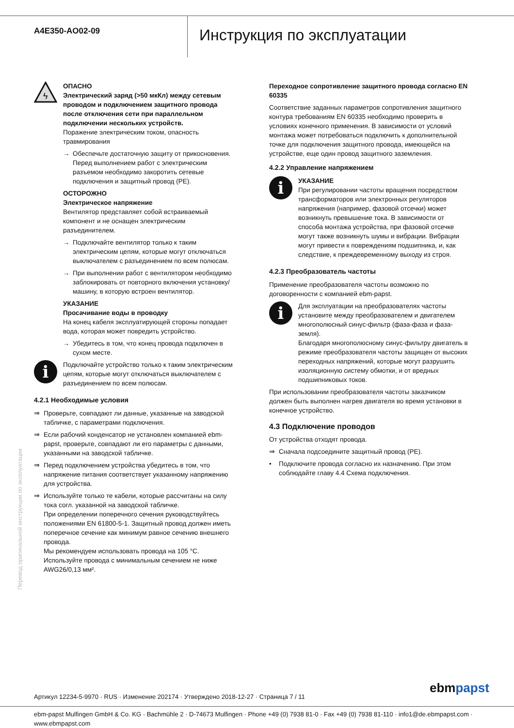A4E350-AO02-09
Инструкция по эксплуатации
ϟ
ОПАСНО
Электрический заряд (>50 мкКл) между сетевым проводом и подключением защитного провода после отключения сети при параллельном подключении нескольких устройств.
Поражение электрическим током, опасность травмирования
→ Обеспечьте достаточную защиту от прикосновения. Перед выполнением работ с электрическим разъемом необходимо закоротить сетевые подключения и защитный провод (PE).
ОСТОРОЖНО
Электрическое напряжение
Вентилятор представляет собой встраиваемый компонент и не оснащен электрическим разъединителем.
→ Подключайте вентилятор только к таким электрическим цепям, которые могут отключаться выключателем с разъединением по всем полюсам.
→ При выполнении работ с вентилятором необходимо заблокировать от повторного включения установку/ машину, в которую встроен вентилятор.
УКАЗАНИЕ
Просачивание воды в проводку
На конец кабеля эксплуатирующей стороны попадает вода, которая может повредить устройство.
→ Убедитесь в том, что конец провода подключен в сухом месте.
i
Подключайте устройство только к таким электрическим цепям, которые могут отключаться выключателем с разъединением по всем полюсам.
4.2.1 Необходимые условия
⇒ Проверьте, совпадают ли данные, указанные на заводской табличке, с параметрами подключения.
⇒ Если рабочий конденсатор не установлен компанией ebm-papst, проверьте, совпадают ли его параметры с данными, указанными на заводской табличке.
⇒ Перед подключением устройства убедитесь в том, что напряжение питания соответствует указанному напряжению для устройства.
⇒ Используйте только те кабели, которые рассчитаны на силу тока согл. указанной на заводской табличке.
При определении поперечного сечения руководствуйтесь положениями EN 61800-5-1. Защитный провод должен иметь поперечное сечение как минимум равное сечению внешнего провода.
Мы рекомендуем использовать провода на 105 °C.
Используйте провода с минимальным сечением не ниже AWG26/0,13 мм².
Переходное сопротивление защитного провода согласно EN 60335
Соответствие заданных параметров сопротивления защитного контура требованиям EN 60335 необходимо проверить в условиях конечного применения. В зависимости от условий монтажа может потребоваться подключить к дополнительной точке для подключения защитного провода, имеющейся на устройстве, еще один провод защитного заземления.
4.2.2 Управление напряжением
i
УКАЗАНИЕ
При регулировании частоты вращения посредством трансформаторов или электронных регуляторов напряжения (например, фазовой отсечки) может возникнуть превышение тока. В зависимости от способа монтажа устройства, при фазовой отсечке могут также возникнуть шумы и вибрации. Вибрации могут привести к повреждениям подшипника, и, как следствие, к преждевременному выходу из строя.
4.2.3 Преобразователь частоты
Применение преобразователя частоты возможно по договоренности с компанией ebm-papst.
i
Для эксплуатации на преобразователях частоты установите между преобразователем и двигателем многополюсный синус-фильтр (фаза-фаза и фаза-земля).
Благодаря многополюсному синус-фильтру двигатель в режиме преобразователя частоты защищен от высоких переходных напряжений, которые могут разрушить изоляционную систему обмотки, и от вредных подшипниковых токов.
При использовании преобразователя частоты заказчиком должен быть выполнен нагрев двигателя во время установки в конечное устройство.
4.3 Подключение проводов
От устройства отходят провода.
⇒ Сначала подсоедините защитный провод (PE).
• Подключите провода согласно их назначению. При этом соблюдайте главу 4.4 Схема подключения.
Перевод оригинальной инструкции по эксплуатации
Артикул 12234-5-9970 · RUS · Изменение 202174 · Утверждено 2018-12-27 · Страница 7 / 11
ebmpapst
ebm-papst Mulfingen GmbH & Co. KG · Bachmühle 2 · D-74673 Mulfingen · Phone +49 (0) 7938 81-0 · Fax +49 (0) 7938 81-110 · info1@de.ebmpapst.com · www.ebmpapst.com